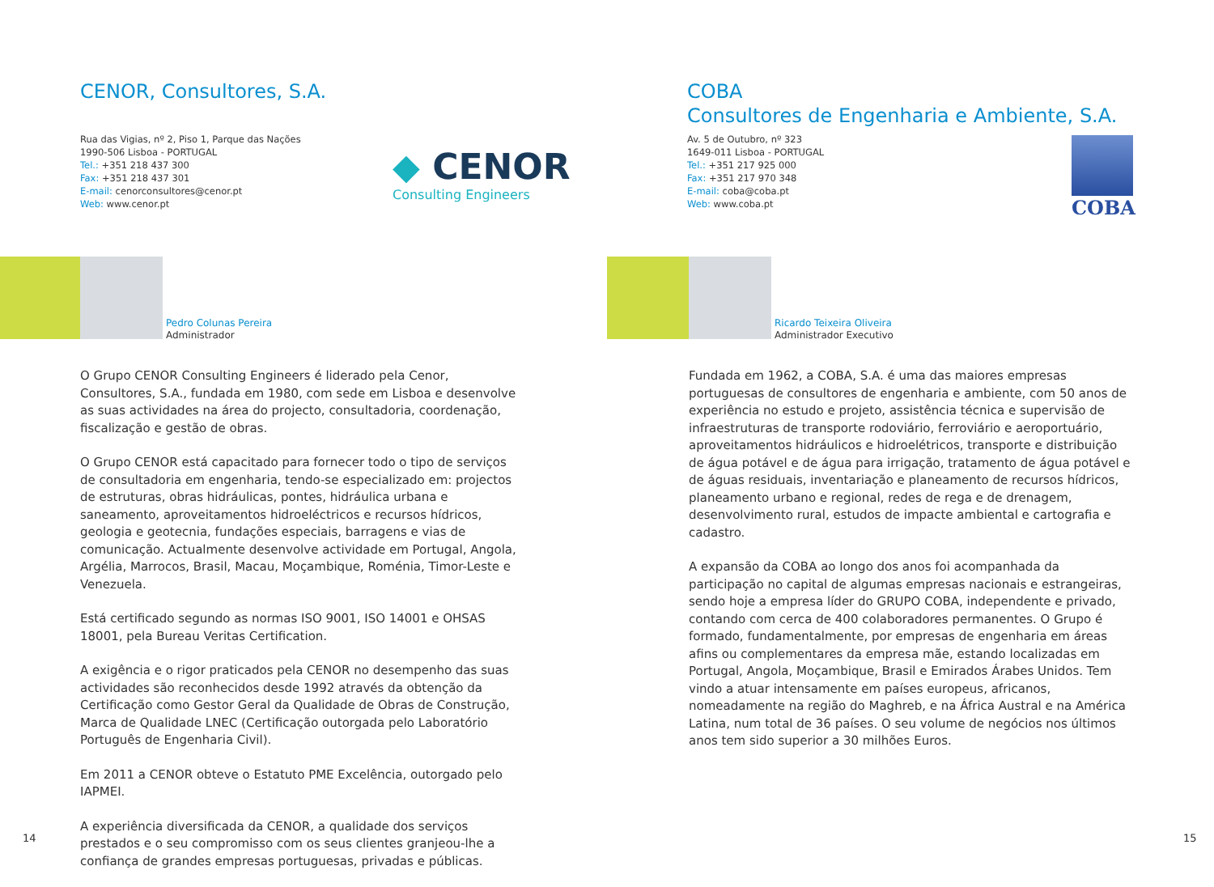CENOR, Consultores, S.A.
Rua das Vigias, nº 2, Piso 1, Parque das Nações
1990-506 Lisboa - PORTUGAL
Tel.: +351 218 437 300
Fax: +351 218 437 301
E-mail: cenorconsultores@cenor.pt
Web: www.cenor.pt
◆ CENOR
Consulting Engineers
Pedro Colunas Pereira
Administrador
O Grupo CENOR Consulting Engineers é liderado pela Cenor, Consultores, S.A., fundada em 1980, com sede em Lisboa e desenvolve as suas actividades na área do projecto, consultadoria, coordenação, fiscalização e gestão de obras.
O Grupo CENOR está capacitado para fornecer todo o tipo de serviços de consultadoria em engenharia, tendo-se especializado em: projectos de estruturas, obras hidráulicas, pontes, hidráulica urbana e saneamento, aproveitamentos hidroeléctricos e recursos hídricos, geologia e geotecnia, fundações especiais, barragens e vias de comunicação. Actualmente desenvolve actividade em Portugal, Angola, Argélia, Marrocos, Brasil, Macau, Moçambique, Roménia, Timor-Leste e Venezuela.
Está certificado segundo as normas ISO 9001, ISO 14001 e OHSAS 18001, pela Bureau Veritas Certification.
A exigência e o rigor praticados pela CENOR no desempenho das suas actividades são reconhecidos desde 1992 através da obtenção da Certificação como Gestor Geral da Qualidade de Obras de Construção, Marca de Qualidade LNEC (Certificação outorgada pelo Laboratório Português de Engenharia Civil).
Em 2011 a CENOR obteve o Estatuto PME Excelência, outorgado pelo IAPMEI.
A experiência diversificada da CENOR, a qualidade dos serviços prestados e o seu compromisso com os seus clientes granjeou-lhe a confiança de grandes empresas portuguesas, privadas e públicas.
14
COBA
Consultores de Engenharia e Ambiente, S.A.
Av. 5 de Outubro, nº 323
1649-011 Lisboa - PORTUGAL
Tel.: +351 217 925 000
Fax: +351 217 970 348
E-mail: coba@coba.pt
Web: www.coba.pt
COBA
Ricardo Teixeira Oliveira
Administrador Executivo
Fundada em 1962, a COBA, S.A. é uma das maiores empresas portuguesas de consultores de engenharia e ambiente, com 50 anos de experiência no estudo e projeto, assistência técnica e supervisão de infraestruturas de transporte rodoviário, ferroviário e aeroportuário, aproveitamentos hidráulicos e hidroelétricos, transporte e distribuição de água potável e de água para irrigação, tratamento de água potável e de águas residuais, inventariação e planeamento de recursos hídricos, planeamento urbano e regional, redes de rega e de drenagem, desenvolvimento rural, estudos de impacte ambiental e cartografia e cadastro.
A expansão da COBA ao longo dos anos foi acompanhada da participação no capital de algumas empresas nacionais e estrangeiras, sendo hoje a empresa líder do GRUPO COBA, independente e privado, contando com cerca de 400 colaboradores permanentes. O Grupo é formado, fundamentalmente, por empresas de engenharia em áreas afins ou complementares da empresa mãe, estando localizadas em Portugal, Angola, Moçambique, Brasil e Emirados Árabes Unidos. Tem vindo a atuar intensamente em países europeus, africanos, nomeadamente na região do Maghreb, e na África Austral e na América Latina, num total de 36 países. O seu volume de negócios nos últimos anos tem sido superior a 30 milhões Euros.
15